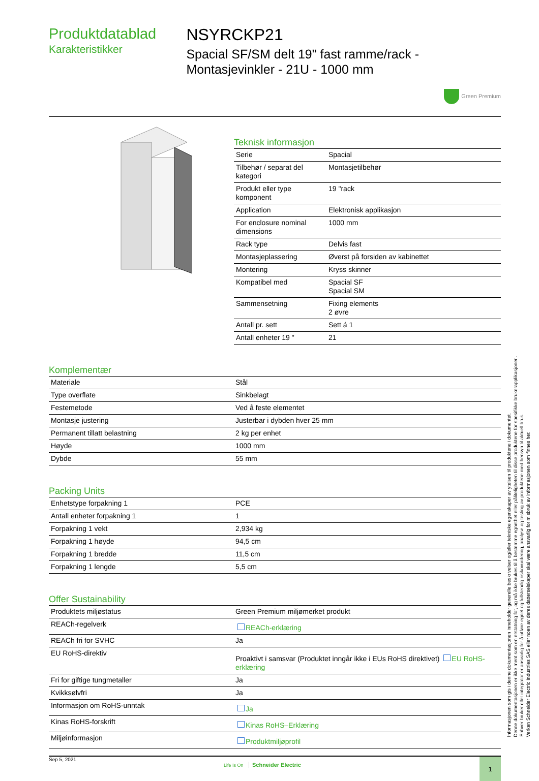Produktdatablad
Karakteristikker
NSYRCKP21
Spacial SF/SM delt 19" fast ramme/rack - Montasjevinkler - 21U - 1000 mm
Green Premium
Teknisk informasjon
| Serie | Spacial |
| Tilbehør / separat del kategori | Montasjetilbehør |
| Produkt eller type komponent | 19 "rack |
| Application | Elektronisk applikasjon |
| For enclosure nominal dimensions | 1000 mm |
| Rack type | Delvis fast |
| Montasjeplassering | Øverst på forsiden av kabinettet |
| Montering | Kryss skinner |
| Kompatibel med | Spacial SF Spacial SM |
| Sammensetning | Fixing elements 2 øvre |
| Antall pr. sett | Sett á 1 |
| Antall enheter 19 " | 21 |
Komplementær
| Materiale | Stål |
| Type overflate | Sinkbelagt |
| Festemetode | Ved å feste elementet |
| Montasje justering | Justerbar i dybden hver 25 mm |
| Permanent tillatt belastning | 2 kg per enhet |
| Høyde | 1000 mm |
| Dybde | 55 mm |
Packing Units
| Enhetstype forpakning 1 | PCE |
| Antall enheter forpakning 1 | 1 |
| Forpakning 1 vekt | 2,934 kg |
| Forpakning 1 høyde | 94,5 cm |
| Forpakning 1 bredde | 11,5 cm |
| Forpakning 1 lengde | 5,5 cm |
Offer Sustainability
| Produktets miljøstatus | Green Premium miljømerket produkt |
| REACh-regelverk | REACh-erklæring |
| REACh fri for SVHC | Ja |
| EU RoHS-direktiv | Proaktivt i samsvar (Produktet inngår ikke i EUs RoHS direktivet) EU RoHS-erklæring |
| Fri for giftige tungmetaller | Ja |
| Kvikksølvfri | Ja |
| Informasjon om RoHS-unntak | Ja |
| Kinas RoHS-forskrift | Kinas RoHS–Erklæring |
| Miljøinformasjon | Produktmiljøprofil |
Sep 5, 2021 Life Is On Schneider Electric 1
Informasjonen som gis i denne dokumentasjonen inneholder generelle beskrivelser og/eller tekniske egenskaper av ytelsen til produktene i dokumentet.
Denne dokumentasjonen er ikke ment som en erstatning for, og må ikke brukes til å bestemme egnethet eller påliteligheten til disse produktene for spesifikke brukerapplikasjoner .
Enhver bruker eller integrator er ansvarlig for å utføre egnet og fullstendig risikovurdering, analyse og testing av produktene med hensyn til aktuell bruk.
Verken Schneider Electric Industries SAS eller noen av deres datterselskaper skal være ansvarlig for misbruk av informasjonen som finnes her.